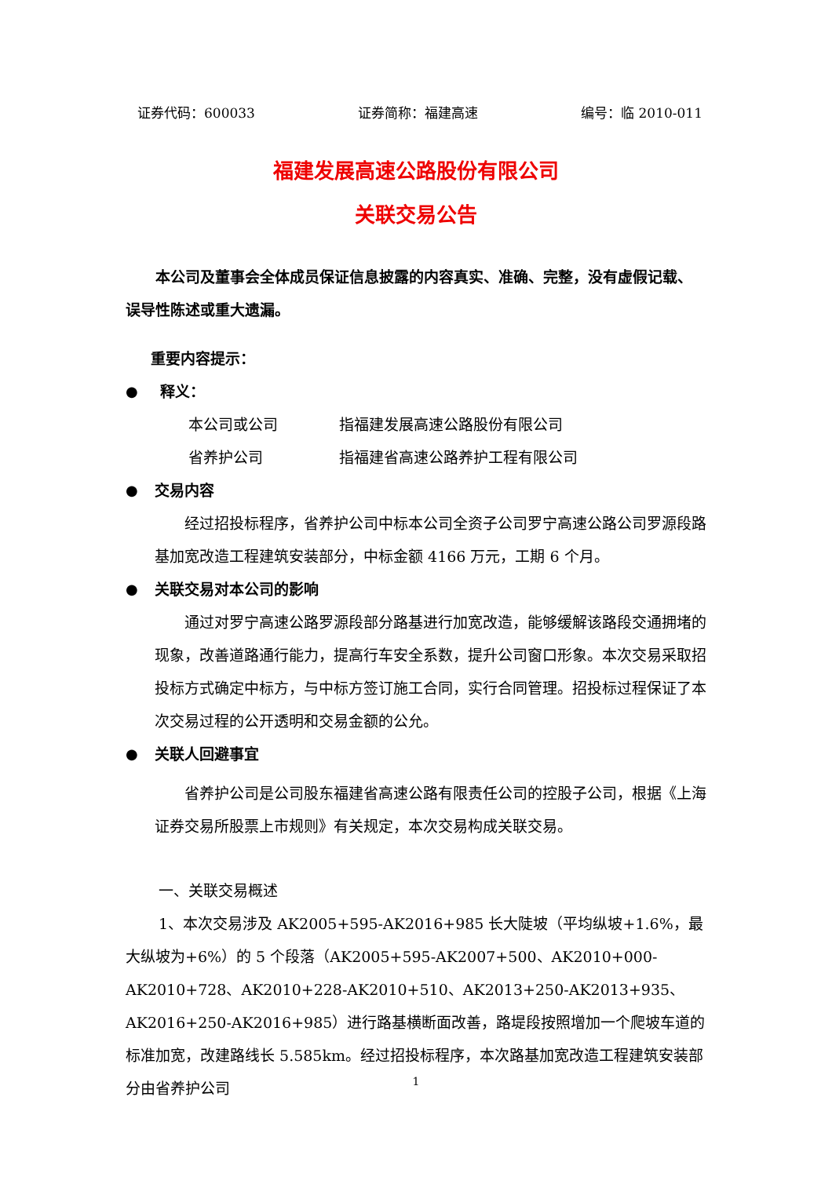证券代码：600033 证券简称：福建高速 编号：临 2010-011
福建发展高速公路股份有限公司
关联交易公告
本公司及董事会全体成员保证信息披露的内容真实、准确、完整，没有虚假记载、误导性陈述或重大遗漏。
重要内容提示：
● 释义：
本公司或公司 指福建发展高速公路股份有限公司
省养护公司 指福建省高速公路养护工程有限公司
● 交易内容
经过招投标程序，省养护公司中标本公司全资子公司罗宁高速公路公司罗源段路基加宽改造工程建筑安装部分，中标金额 4166 万元，工期 6 个月。
● 关联交易对本公司的影响
通过对罗宁高速公路罗源段部分路基进行加宽改造，能够缓解该路段交通拥堵的现象，改善道路通行能力，提高行车安全系数，提升公司窗口形象。本次交易采取招投标方式确定中标方，与中标方签订施工合同，实行合同管理。招投标过程保证了本次交易过程的公开透明和交易金额的公允。
● 关联人回避事宜
省养护公司是公司股东福建省高速公路有限责任公司的控股子公司，根据《上海证券交易所股票上市规则》有关规定，本次交易构成关联交易。
一、关联交易概述
1、本次交易涉及 AK2005+595-AK2016+985 长大陡坡（平均纵坡+1.6%，最大纵坡为+6%）的 5 个段落（AK2005+595-AK2007+500、AK2010+000-AK2010+728、AK2010+228-AK2010+510、AK2013+250-AK2013+935、AK2016+250-AK2016+985）进行路基横断面改善，路堤段按照增加一个爬坡车道的标准加宽，改建路线长 5.585km。经过招投标程序，本次路基加宽改造工程建筑安装部分由省养护公司
1